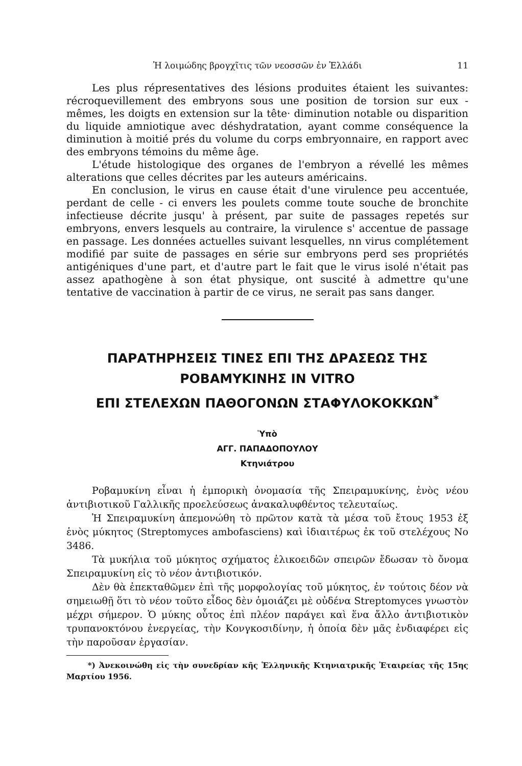Ἡ λοιμώδης βρογχῖτις τῶν νεοσσῶν ἐν Ἑλλάδι 11
Les plus répresentatives des lésions produites étaient les suivantes: récroquevillement des embryons sous une position de torsion sur eux - mêmes, les doigts en extension sur la tête· diminution notable ou disparition du liquide amniotique avec déshydratation, ayant comme conséquence la diminution à moitié prés du volume du corps embryonnaire, en rapport avec des embryons témoins du même âge.
L'étude histologique des organes de l'embryon a révellé les mêmes alterations que celles décrites par les auteurs américains.
En conclusion, le virus en cause était d'une virulence peu accentuée, perdant de celle - ci envers les poulets comme toute souche de bronchite infectieuse décrite jusqu' à présent, par suite de passages repetés sur embryons, envers lesquels au contraire, la virulence s' accentue de passage en passage. Les données actuelles suivant lesquelles, nn virus complétement modifié par suite de passages en série sur embryons perd ses propriétés antigéniques d'une part, et d'autre part le fait que le virus isolé n'était pas assez apathogène à son état physique, ont suscité à admettre qu'une tentative de vaccination à partir de ce virus, ne serait pas sans danger.
ΠΑΡΑΤΗΡΗΣΕΙΣ ΤΙΝΕΣ ΕΠΙ ΤΗΣ ΔΡΑΣΕΩΣ ΤΗΣ ΡΟΒΑΜΥΚΙΝΗΣ IN VITRO
ΕΠΙ ΣΤΕΛΕΧΩΝ ΠΑΘΟΓΟΝΩΝ ΣΤΑΦΥΛΟΚΟΚΚΩΝ<sup>*</sup>
Ὑπὸ
ΑΓΓ. ΠΑΠΑΔΟΠΟΥΛΟΥ
Κτηνιάτρου
Ροβαμυκίνη εἶναι ἡ ἐμπορικὴ ὀνομασία τῆς Σπειραμυκίνης, ἑνὸς νέου ἀντιβιοτικοῦ Γαλλικῆς προελεύσεως ἀνακαλυφθέντος τελευταίως.
Ἡ Σπειραμυκίνη ἀπεμονώθη τὸ πρῶτον κατὰ τὰ μέσα τοῦ ἔτους 1953 ἐξ ἑνὸς μύκητος (Streptomyces ambofasciens) καὶ ἰδιαιτέρως ἐκ τοῦ στελέχους No 3486.
Τὰ μυκήλια τοῦ μύκητος σχήματος ἑλικοειδῶν σπειρῶν ἔδωσαν τὸ ὄνομα Σπειραμυκίνη εἰς τὸ νέον ἀντιβιοτικόν.
Δὲν θὰ ἐπεκταθῶμεν ἐπὶ τῆς μορφολογίας τοῦ μύκητος, ἐν τούτοις δέον νὰ σημειωθῇ ὅτι τὸ νέον τοῦτο εἶδος δὲν ὁμοιάζει μὲ οὐδένα Streptomyces γνωστὸν μέχρι σήμερον. Ὁ μύκης οὗτος ἐπὶ πλέον παράγει καὶ ἕνα ἄλλο ἀντιβιοτικὸν τρυπανοκτόνου ἐνεργείας, τὴν Κονγκοσιδίνην, ἡ ὁποία δὲν μᾶς ἐνδιαφέρει εἰς τὴν παροῦσαν ἐργασίαν.
*) Ἀνεκοινώθη εἰς τὴν συνεδρίαν κῆς Ἑλληνικῆς Κτηνιατρικῆς Ἑταιρείας τῆς 15ης Μαρτίου 1956.